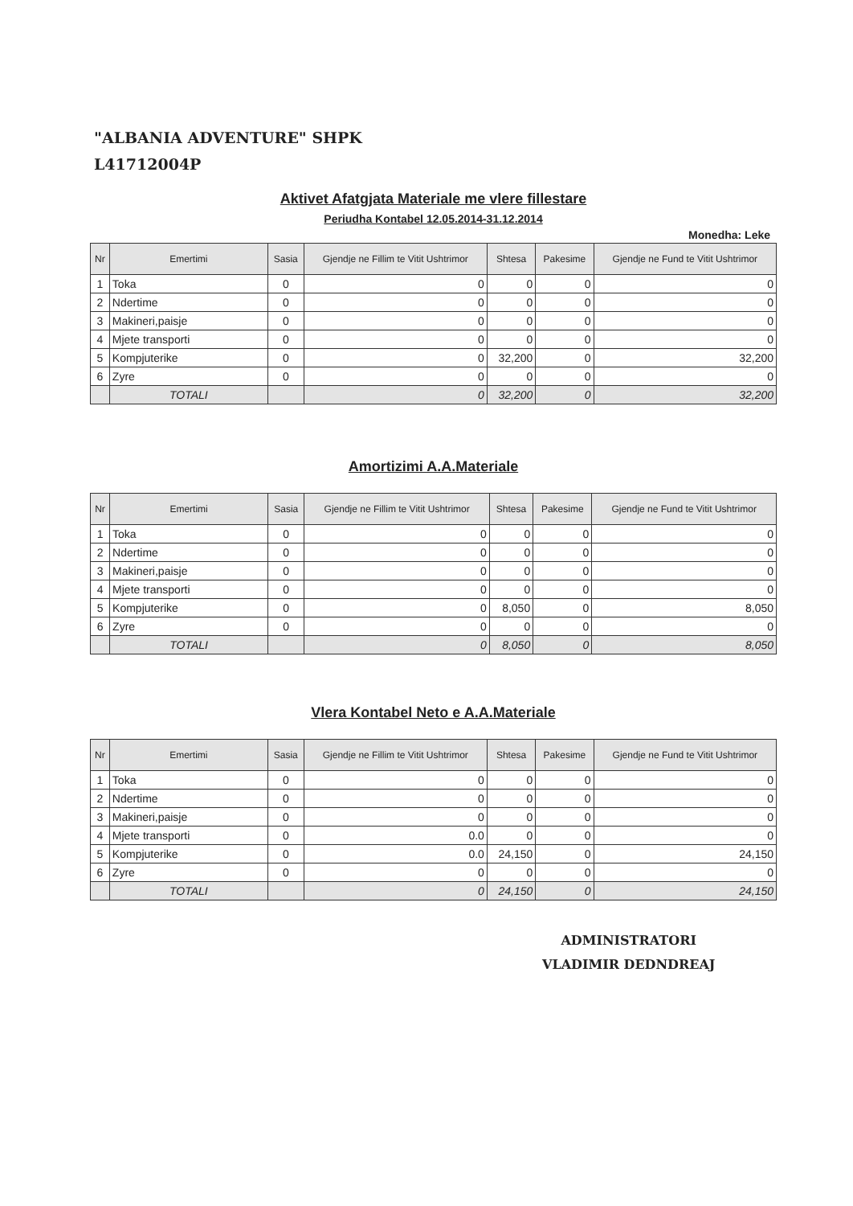"ALBANIA ADVENTURE" SHPK
L41712004P
Aktivet Afatgjata Materiale me vlere fillestare
Periudha Kontabel 12.05.2014-31.12.2014
Monedha: Leke
| Nr | Emertimi | Sasia | Gjendje ne Fillim te Vitit Ushtrimor | Shtesa | Pakesime | Gjendje ne Fund te Vitit Ushtrimor |
| --- | --- | --- | --- | --- | --- | --- |
| 1 | Toka | 0 | 0 | 0 | 0 | 0 |
| 2 | Ndertime | 0 | 0 | 0 | 0 | 0 |
| 3 | Makineri,paisje | 0 | 0 | 0 | 0 | 0 |
| 4 | Mjete transporti | 0 | 0 | 0 | 0 | 0 |
| 5 | Kompjuterike | 0 | 0 | 32,200 | 0 | 32,200 |
| 6 | Zyre | 0 | 0 | 0 | 0 | 0 |
| | TOTALI | | 0 | 32,200 | 0 | 32,200 |
Amortizimi A.A.Materiale
| Nr | Emertimi | Sasia | Gjendje ne Fillim te Vitit Ushtrimor | Shtesa | Pakesime | Gjendje ne Fund te Vitit Ushtrimor |
| --- | --- | --- | --- | --- | --- | --- |
| 1 | Toka | 0 | 0 | 0 | 0 | 0 |
| 2 | Ndertime | 0 | 0 | 0 | 0 | 0 |
| 3 | Makineri,paisje | 0 | 0 | 0 | 0 | 0 |
| 4 | Mjete transporti | 0 | 0 | 0 | 0 | 0 |
| 5 | Kompjuterike | 0 | 0 | 8,050 | 0 | 8,050 |
| 6 | Zyre | 0 | 0 | 0 | 0 | 0 |
| | TOTALI | | 0 | 8,050 | 0 | 8,050 |
Vlera Kontabel Neto e A.A.Materiale
| Nr | Emertimi | Sasia | Gjendje ne Fillim te Vitit Ushtrimor | Shtesa | Pakesime | Gjendje ne Fund te Vitit Ushtrimor |
| --- | --- | --- | --- | --- | --- | --- |
| 1 | Toka | 0 | 0 | 0 | 0 | 0 |
| 2 | Ndertime | 0 | 0 | 0 | 0 | 0 |
| 3 | Makineri,paisje | 0 | 0 | 0 | 0 | 0 |
| 4 | Mjete transporti | 0 | 0.0 | 0 | 0 | 0 |
| 5 | Kompjuterike | 0 | 0.0 | 24,150 | 0 | 24,150 |
| 6 | Zyre | 0 | 0 | 0 | 0 | 0 |
| | TOTALI | | 0 | 24,150 | 0 | 24,150 |
ADMINISTRATORI
VLADIMIR DEDNDREAJ